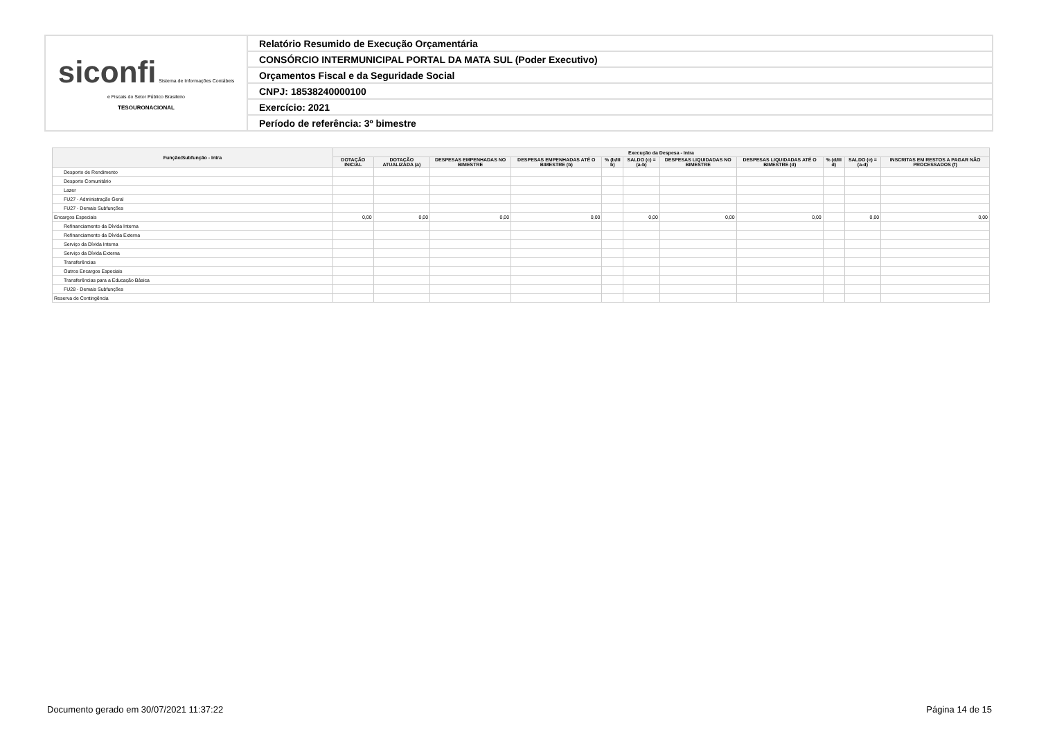| siconfi Sistema de Informações Contábeis e Fiscais do Setor Público Brasileiro TESOURONACIONAL | Relatório Resumido de Execução Orçamentária |
| | CONSÓRCIO INTERMUNICIPAL PORTAL DA MATA SUL (Poder Executivo) |
| | Orçamentos Fiscal e da Seguridade Social |
| | CNPJ: 18538240000100 |
| | Exercício: 2021 |
| | Período de referência: 3º bimestre |
| Função/Subfunção - Intra | Execução da Despesa - Intra | | | | | | | | | | |
| --- | --- | --- | --- | --- | --- | --- | --- | --- | --- | --- | --- |
| | DOTAÇÃO INICIAL | DOTAÇÃO ATUALIZADA (a) | DESPESAS EMPENHADAS NO BIMESTRE | DESPESAS EMPENHADAS ATÉ O BIMESTRE (b) | % (b/III b) | SALDO (c) = (a-b) | DESPESAS LIQUIDADAS NO BIMESTRE | DESPESAS LIQUIDADAS ATÉ O BIMESTRE (d) | % (d/III d) | SALDO (e) = (a-d) | INSCRITAS EM RESTOS A PAGAR NÃO PROCESSADOS (f) |
| Desporto de Rendimento | | | | | | | | | | | |
| Desporto Comunitário | | | | | | | | | | | |
| Lazer | | | | | | | | | | | |
| FU27 - Administração Geral | | | | | | | | | | | |
| FU27 - Demais Subfunções | | | | | | | | | | | |
| Encargos Especiais | 0,00 | 0,00 | 0,00 | 0,00 | | 0,00 | 0,00 | 0,00 | | 0,00 | 0,00 |
| Refinanciamento da Dívida Interna | | | | | | | | | | | |
| Refinanciamento da Dívida Externa | | | | | | | | | | | |
| Serviço da Dívida Interna | | | | | | | | | | | |
| Serviço da Dívida Externa | | | | | | | | | | | |
| Transferências | | | | | | | | | | | |
| Outros Encargos Especiais | | | | | | | | | | | |
| Transferências para a Educação Básica | | | | | | | | | | | |
| FU28 - Demais Subfunções | | | | | | | | | | | |
| Reserva de Contingência | | | | | | | | | | | |
Documento gerado em 30/07/2021 11:37:22 Página 14 de 15